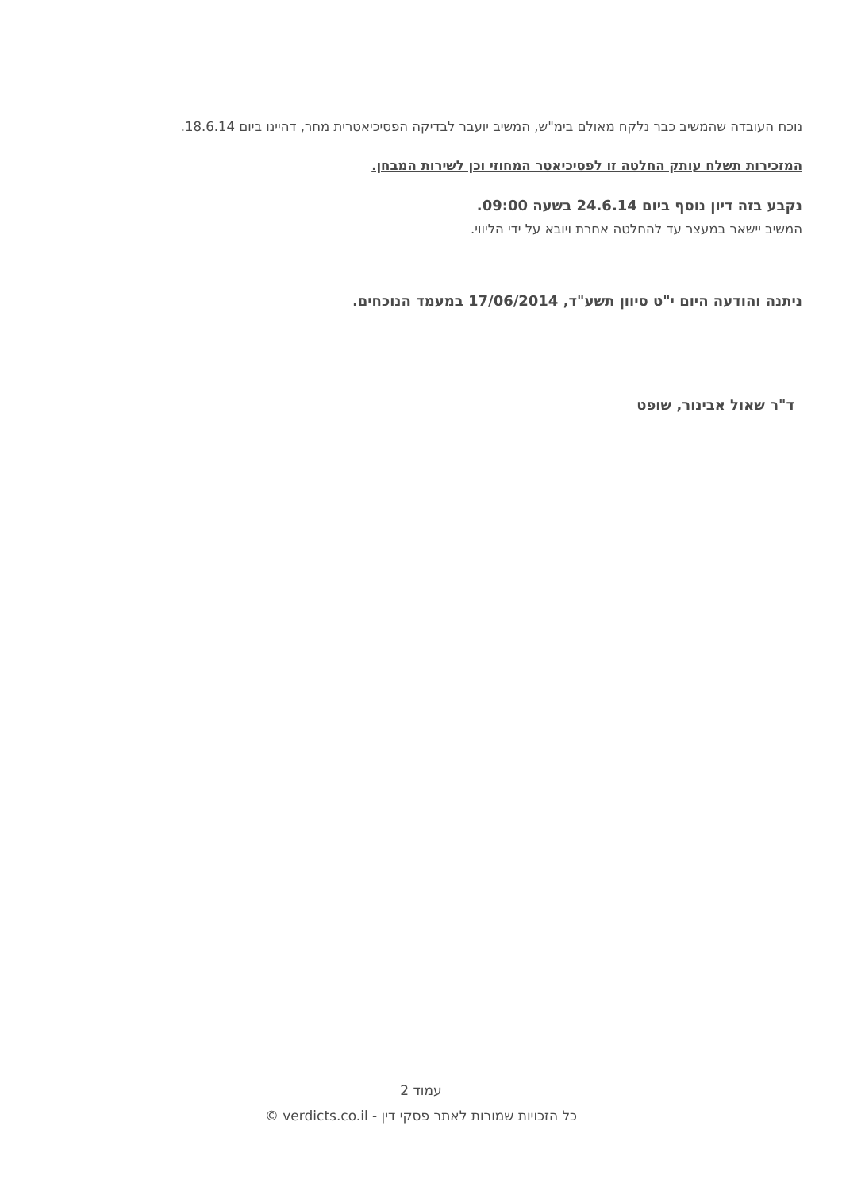נוכח העובדה שהמשיב כבר נלקח מאולם בימ"ש, המשיב יועבר לבדיקה הפסיכיאטרית מחר, דהיינו ביום 18.6.14.
המזכירות תשלח עותק החלטה זו לפסיכיאטר המחוזי וכן לשירות המבחן.
נקבע בזה דיון נוסף ביום 24.6.14 בשעה 09:00.
המשיב יישאר במעצר עד להחלטה אחרת ויובא על ידי הליווי.
ניתנה והודעה היום י"ט סיוון תשע"ד, 17/06/2014 במעמד הנוכחים.
ד"ר שאול אבינור, שופט
עמוד 2
כל הזכויות שמורות לאתר פסקי דין - verdicts.co.il ©